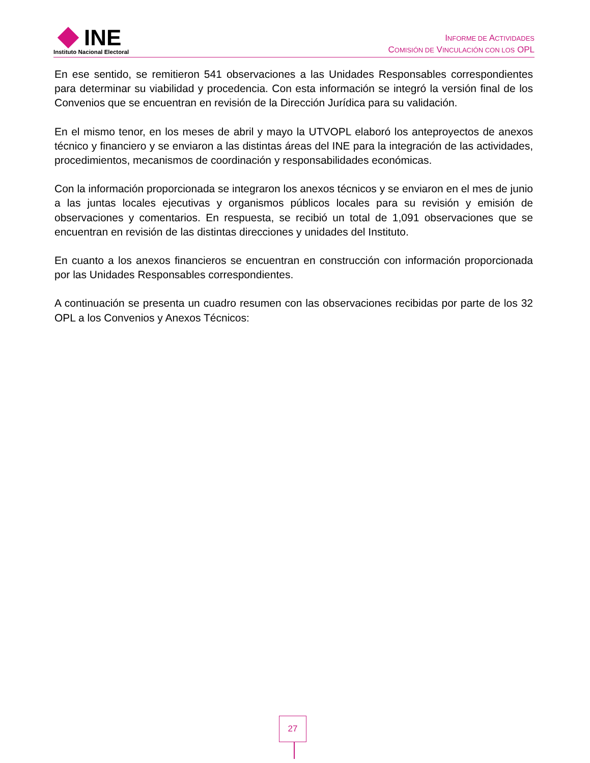INE
Instituto Nacional Electoral
INFORME DE ACTIVIDADES
COMISIÓN DE VINCULACIÓN CON LOS OPL
En ese sentido, se remitieron 541 observaciones a las Unidades Responsables correspondientes para determinar su viabilidad y procedencia. Con esta información se integró la versión final de los Convenios que se encuentran en revisión de la Dirección Jurídica para su validación.
En el mismo tenor, en los meses de abril y mayo la UTVOPL elaboró los anteproyectos de anexos técnico y financiero y se enviaron a las distintas áreas del INE para la integración de las actividades, procedimientos, mecanismos de coordinación y responsabilidades económicas.
Con la información proporcionada se integraron los anexos técnicos y se enviaron en el mes de junio a las juntas locales ejecutivas y organismos públicos locales para su revisión y emisión de observaciones y comentarios. En respuesta, se recibió un total de 1,091 observaciones que se encuentran en revisión de las distintas direcciones y unidades del Instituto.
En cuanto a los anexos financieros se encuentran en construcción con información proporcionada por las Unidades Responsables correspondientes.
A continuación se presenta un cuadro resumen con las observaciones recibidas por parte de los 32 OPL a los Convenios y Anexos Técnicos:
27